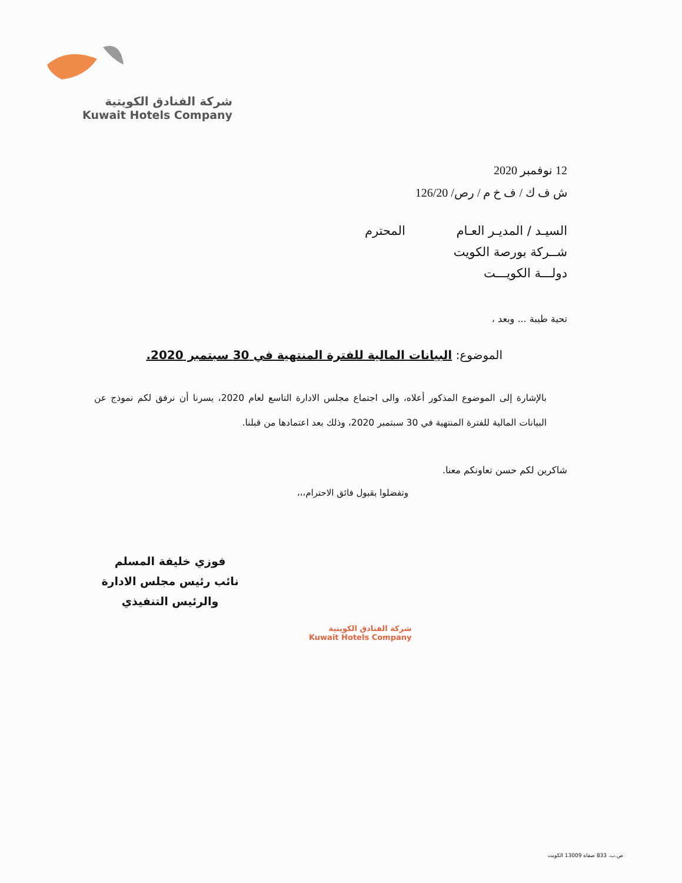شركة الفنادق الكويتية
Kuwait Hotels Company
12 نوفمبر 2020
ش ف ك / ف خ م / رص/ 126/20
السيـد / المديـر العـام المحترم
شــركة بورصة الكويت
دولـــة الكويـــت
تحية طيبة ... وبعد ،
الموضوع: البيانات المالية للفترة المنتهية في 30 سبتمبر 2020.
بالإشارة إلى الموضوع المذكور أعلاه، والى اجتماع مجلس الادارة التاسع لعام 2020، يسرنا أن نرفق لكم نموذج عن البيانات المالية للفترة المنتهية في 30 سبتمبر 2020، وذلك بعد اعتمادها من قبلنا.
شاكرين لكم حسن تعاونكم معنا.
وتفضلوا بقبول فائق الاحترام،،،
فوزي خليفة المسلم
نائب رئيس مجلس الادارة
والرئيس التنفيذي
شركة الفنادق الكويتية
Kuwait Hotels Company
ص.ب. 833 صفاة 13009 الكويت